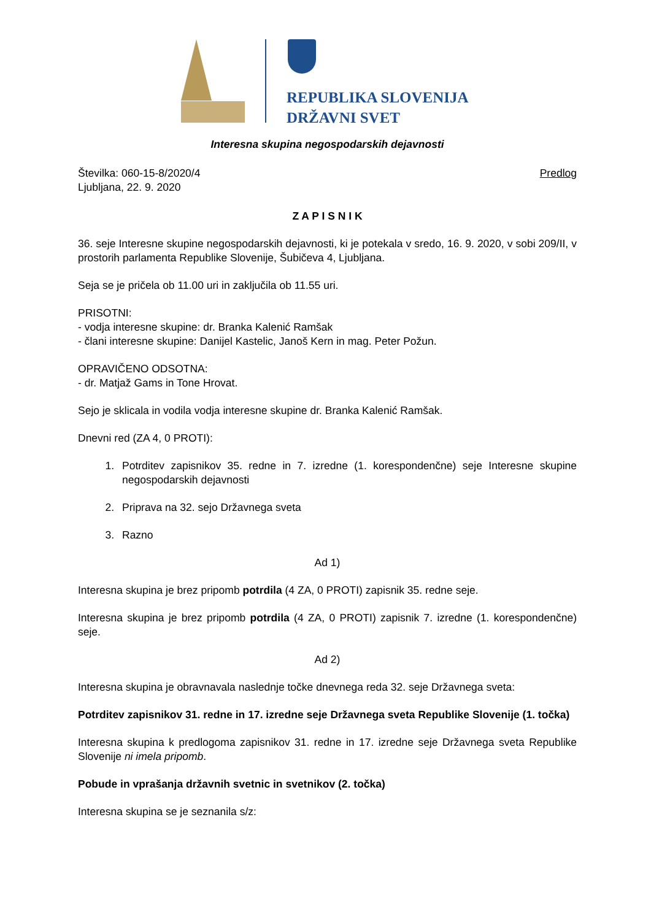REPUBLIKA SLOVENIJA
DRŽAVNI SVET
Interesna skupina negospodarskih dejavnosti
Številka: 060-15-8/2020/4
Ljubljana, 22. 9. 2020
Predlog
Z A P I S N I K
36. seje Interesne skupine negospodarskih dejavnosti, ki je potekala v sredo, 16. 9. 2020, v sobi 209/II, v prostorih parlamenta Republike Slovenije, Šubičeva 4, Ljubljana.
Seja se je pričela ob 11.00 uri in zaključila ob 11.55 uri.
PRISOTNI:
- vodja interesne skupine: dr. Branka Kalenić Ramšak
- člani interesne skupine: Danijel Kastelic, Janoš Kern in mag. Peter Požun.
OPRAVIČENO ODSOTNA:
- dr. Matjaž Gams in Tone Hrovat.
Sejo je sklicala in vodila vodja interesne skupine dr. Branka Kalenić Ramšak.
Dnevni red (ZA 4, 0 PROTI):
1. Potrditev zapisnikov 35. redne in 7. izredne (1. korespondenčne) seje Interesne skupine negospodarskih dejavnosti
2. Priprava na 32. sejo Državnega sveta
3. Razno
Ad 1)
Interesna skupina je brez pripomb potrdila (4 ZA, 0 PROTI) zapisnik 35. redne seje.
Interesna skupina je brez pripomb potrdila (4 ZA, 0 PROTI) zapisnik 7. izredne (1. korespondenčne) seje.
Ad 2)
Interesna skupina je obravnavala naslednje točke dnevnega reda 32. seje Državnega sveta:
Potrditev zapisnikov 31. redne in 17. izredne seje Državnega sveta Republike Slovenije (1. točka)
Interesna skupina k predlogoma zapisnikov 31. redne in 17. izredne seje Državnega sveta Republike Slovenije ni imela pripomb.
Pobude in vprašanja državnih svetnic in svetnikov (2. točka)
Interesna skupina se je seznanila s/z: